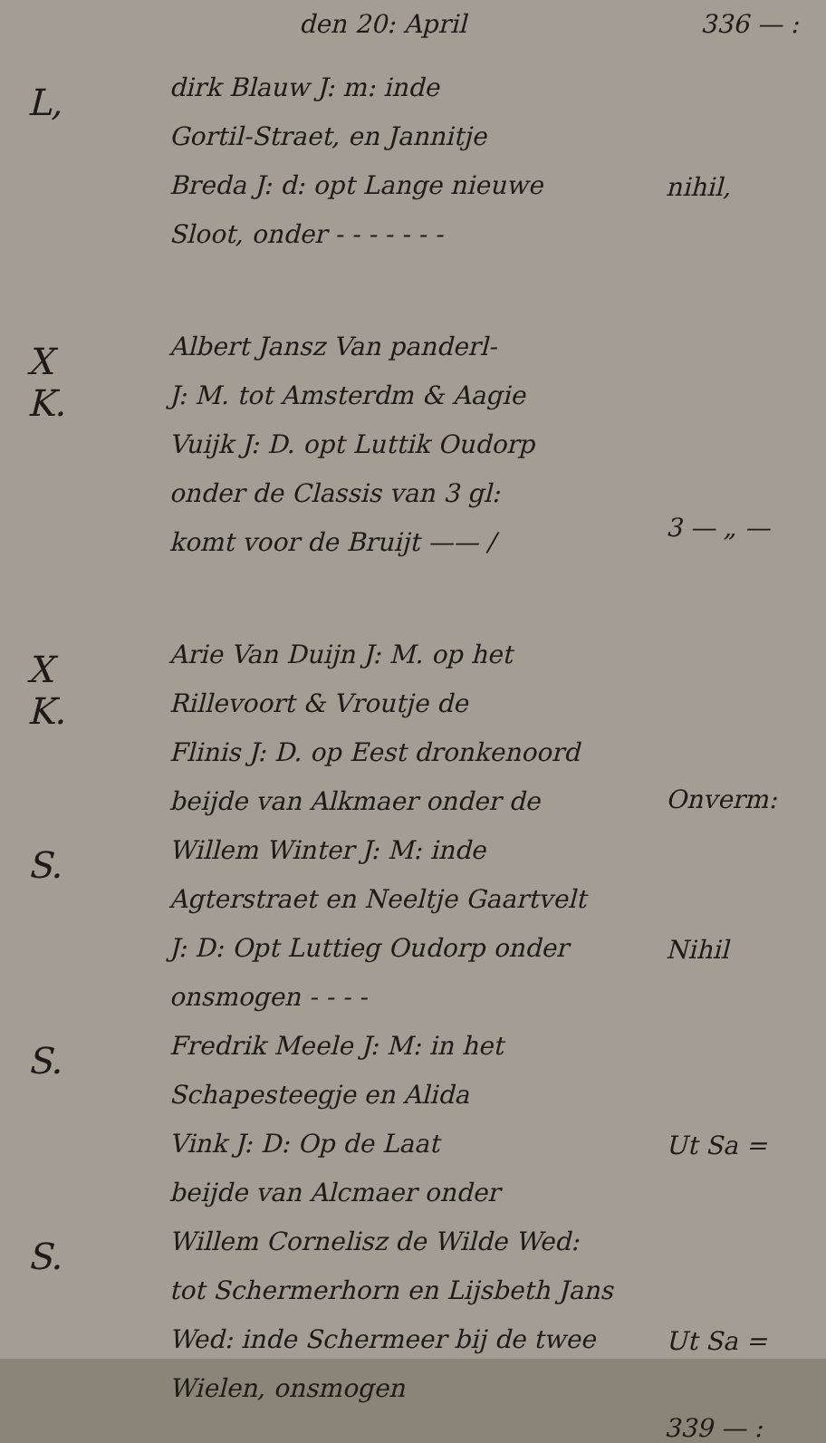den 20: April 336 — :
L,
dirk Blauw J: m: inde
Gortil-Straet, en Jannitje
Breda J: d: opt Lange nieuwe
Sloot, onder - - - - - - -
nihil,
X
K.
Albert Jansz Van panderl-
J: M. tot Amsterdm & Aagie
Vuijk J: D. opt Luttik Oudorp
onder de Classis van 3 gl:
komt voor de Bruijt —— /
3 — „ —
X
K.
Arie Van Duijn J: M. op het
Rillevoort & Vroutje de
Flinis J: D. op Eest dronkenoord
beijde van Alkmaer onder de
Onverm:
S.
Willem Winter J: M: inde
Agterstraet en Neeltje Gaartvelt
J: D: Opt Luttieg Oudorp onder
onsmogen - - - -
Nihil
S.
Fredrik Meele J: M: in het
Schapesteegje en Alida
Vink J: D: Op de Laat
beijde van Alcmaer onder
Ut Sa =
S.
Willem Cornelisz de Wilde Wed:
tot Schermerhorn en Lijsbeth Jans
Wed: inde Schermeer bij de twee
Wielen, onsmogen
Ut Sa =
339 — :